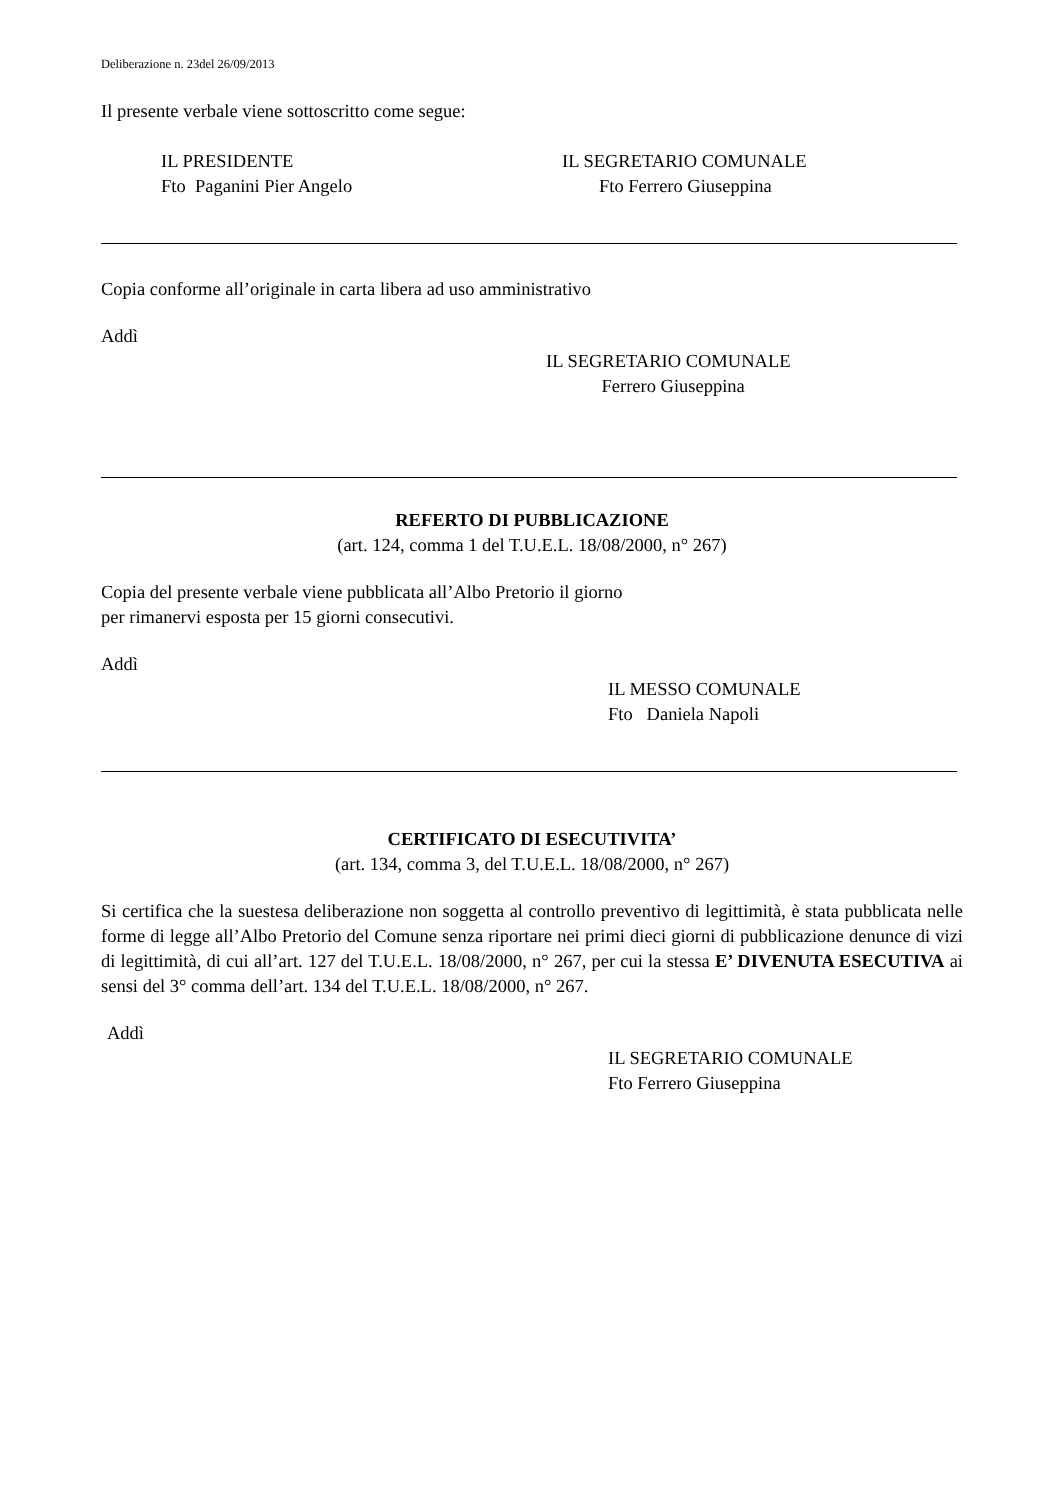Deliberazione n. 23del 26/09/2013
Il presente verbale viene sottoscritto come segue:
IL PRESIDENTE
Fto Paganini Pier Angelo
IL SEGRETARIO COMUNALE
Fto Ferrero Giuseppina
Copia conforme all’originale in carta libera ad uso amministrativo
Addì
IL SEGRETARIO COMUNALE
Ferrero Giuseppina
REFERTO DI PUBBLICAZIONE
(art. 124, comma 1 del T.U.E.L. 18/08/2000, n° 267)
Copia del presente verbale viene pubblicata all’Albo Pretorio il giorno
per rimanervi esposta per 15 giorni consecutivi.
Addì
IL MESSO COMUNALE
Fto Daniela Napoli
CERTIFICATO DI ESECUTIVITA’
(art. 134, comma 3, del T.U.E.L. 18/08/2000, n° 267)
Si certifica che la suestesa deliberazione non soggetta al controllo preventivo di legittimità, è stata pubblicata nelle forme di legge all’Albo Pretorio del Comune senza riportare nei primi dieci giorni di pubblicazione denunce di vizi di legittimità, di cui all’art. 127 del T.U.E.L. 18/08/2000, n° 267, per cui la stessa E’ DIVENUTA ESECUTIVA ai sensi del 3° comma dell’art. 134 del T.U.E.L. 18/08/2000, n° 267.
Addì
IL SEGRETARIO COMUNALE
Fto Ferrero Giuseppina